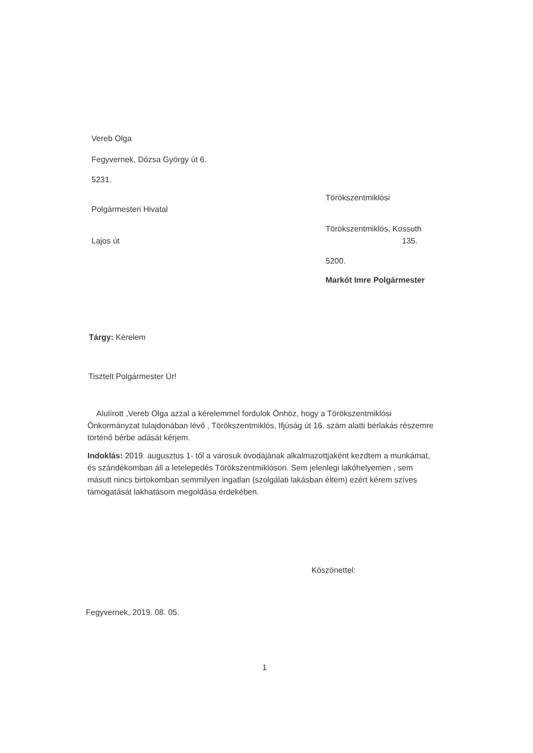Vereb Olga
Fegyvernek, Dózsa György út 6.
5231.
Törökszentmiklósi
Polgármesteri Hivatal
Törökszentmiklós, Kossuth
Lajos út 135.
5200.
Markót Imre Polgármester
Tárgy: Kérelem
Tisztelt Polgármester Úr!
Alulírott ,Vereb Olga azzal a kérelemmel fordulok Önhöz, hogy a Törökszentmiklósi Önkormányzat tulajdonában lévő , Törökszentmiklós, Ifjúság út 16. szám alatti bérlakás részemre történő bérbe adását kérjem.
Indoklás: 2019. augusztus 1- től a városuk óvodájának alkalmazottjaként kezdtem a munkámat, és szándékomban áll a letelepedés Törökszentmiklóson. Sem jelenlegi lakóhelyemen , sem másutt nincs birtokomban semmilyen ingatlan (szolgálati lakásban éltem) ezért kérem szíves támogatását lakhatásom megoldása érdekében.
Köszönettel:
Fegyvernek, 2019. 08. 05.
1